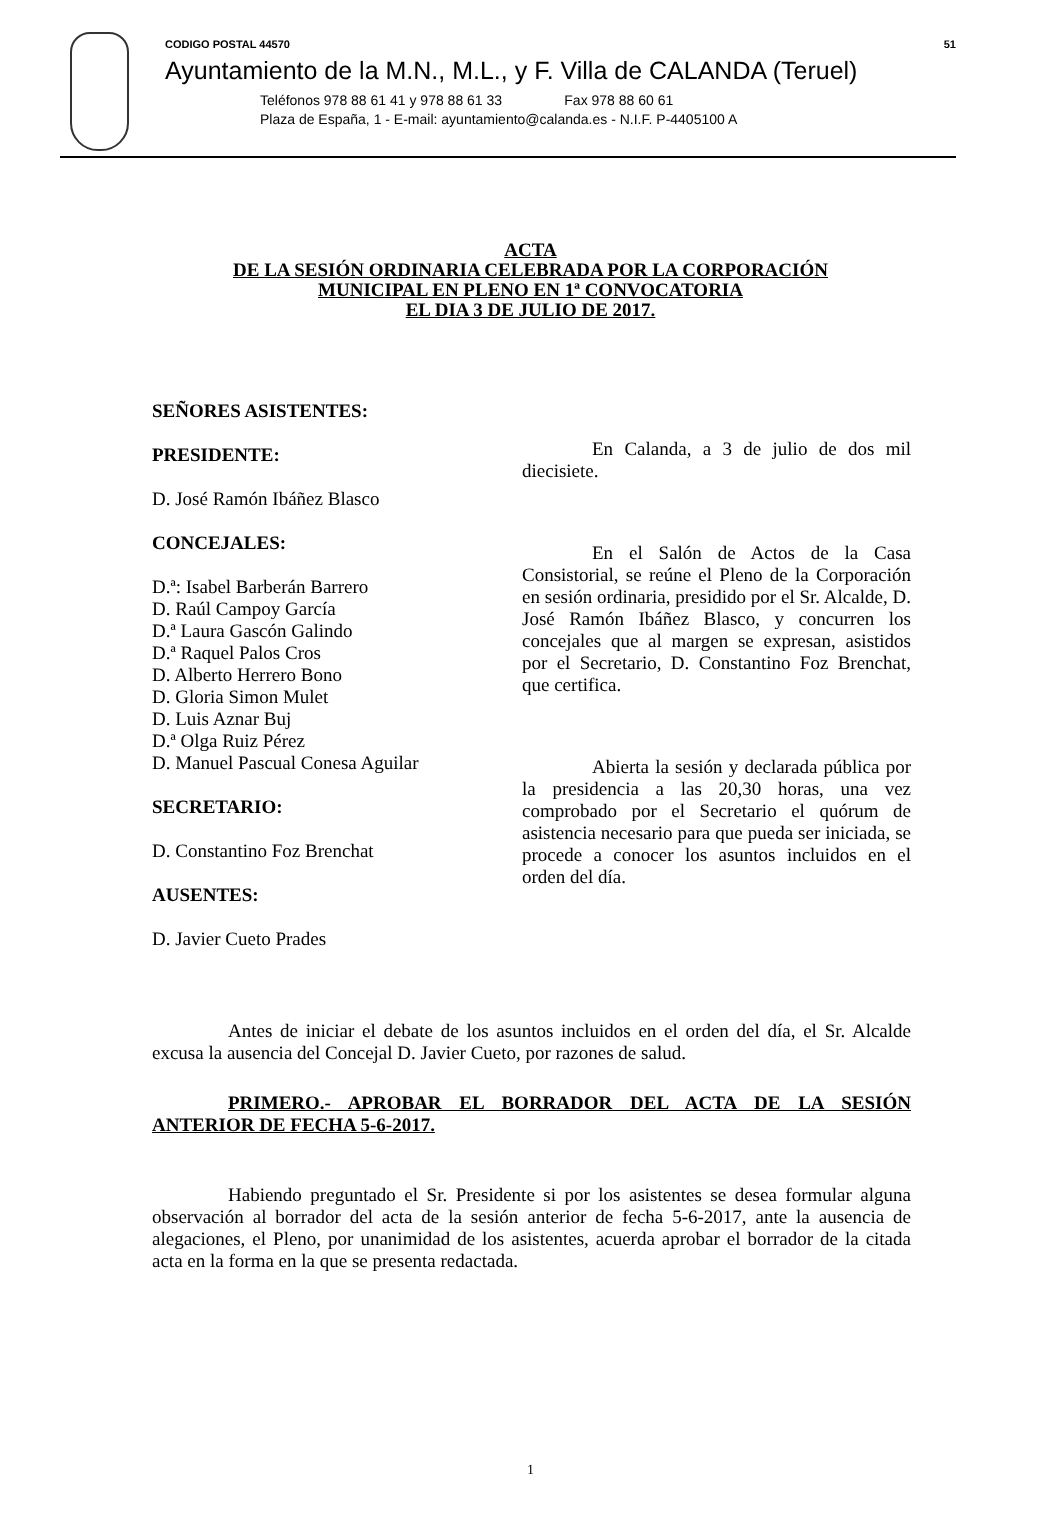CODIGO POSTAL 44570 51
Ayuntamiento de la M.N., M.L., y F. Villa de CALANDA (Teruel)
Teléfonos 978 88 61 41 y 978 88 61 33 Fax 978 88 60 61
Plaza de España, 1 - E-mail: ayuntamiento@calanda.es - N.I.F. P-4405100 A
ACTA
DE LA SESIÓN ORDINARIA CELEBRADA POR LA CORPORACIÓN
MUNICIPAL EN PLENO EN 1ª CONVOCATORIA
EL DIA 3 DE JULIO DE 2017.
SEÑORES ASISTENTES:
PRESIDENTE:
D. José Ramón Ibáñez Blasco
CONCEJALES:
D.ª: Isabel Barberán Barrero
D. Raúl Campoy García
D.ª Laura Gascón Galindo
D.ª Raquel Palos Cros
D. Alberto Herrero Bono
D. Gloria Simon Mulet
D. Luis Aznar Buj
D.ª Olga Ruiz Pérez
D. Manuel Pascual Conesa Aguilar
SECRETARIO:
D. Constantino Foz Brenchat
AUSENTES:
D. Javier Cueto Prades
En Calanda, a 3 de julio de dos mil diecisiete.
En el Salón de Actos de la Casa Consistorial, se reúne el Pleno de la Corporación en sesión ordinaria, presidido por el Sr. Alcalde, D. José Ramón Ibáñez Blasco, y concurren los concejales que al margen se expresan, asistidos por el Secretario, D. Constantino Foz Brenchat, que certifica.
Abierta la sesión y declarada pública por la presidencia a las 20,30 horas, una vez comprobado por el Secretario el quórum de asistencia necesario para que pueda ser iniciada, se procede a conocer los asuntos incluidos en el orden del día.
Antes de iniciar el debate de los asuntos incluidos en el orden del día, el Sr. Alcalde excusa la ausencia del Concejal D. Javier Cueto, por razones de salud.
PRIMERO.- APROBAR EL BORRADOR DEL ACTA DE LA SESIÓN ANTERIOR DE FECHA 5-6-2017.
Habiendo preguntado el Sr. Presidente si por los asistentes se desea formular alguna observación al borrador del acta de la sesión anterior de fecha 5-6-2017, ante la ausencia de alegaciones, el Pleno, por unanimidad de los asistentes, acuerda aprobar el borrador de la citada acta en la forma en la que se presenta redactada.
1